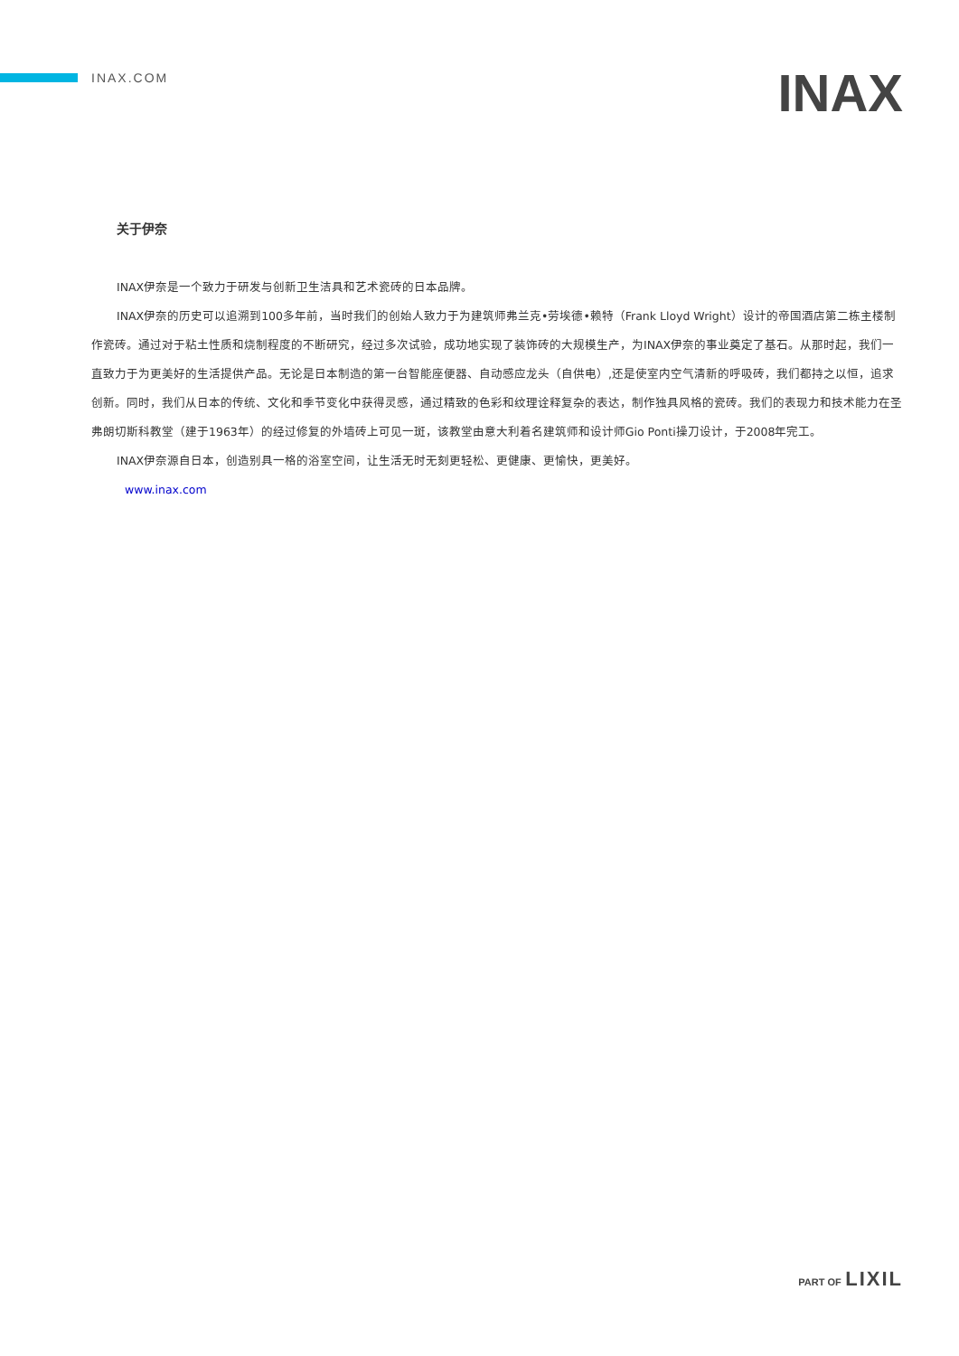INAX.COM
INAX
关于伊奈
INAX伊奈是一个致力于研发与创新卫生洁具和艺术瓷砖的日本品牌。
INAX伊奈的历史可以追溯到100多年前，当时我们的创始人致力于为建筑师弗兰克•劳埃德•赖特（Frank Lloyd Wright）设计的帝国酒店第二栋主楼制作瓷砖。通过对于粘土性质和烧制程度的不断研究，经过多次试验，成功地实现了装饰砖的大规模生产，为INAX伊奈的事业奠定了基石。从那时起，我们一直致力于为更美好的生活提供产品。无论是日本制造的第一台智能座便器、自动感应龙头（自供电）,还是使室内空气清新的呼吸砖，我们都持之以恒，追求创新。同时，我们从日本的传统、文化和季节变化中获得灵感，通过精致的色彩和纹理诠释复杂的表达，制作独具风格的瓷砖。我们的表现力和技术能力在圣弗朗切斯科教堂（建于1963年）的经过修复的外墙砖上可见一斑，该教堂由意大利着名建筑师和设计师Gio Ponti操刀设计，于2008年完工。
INAX伊奈源自日本，创造别具一格的浴室空间，让生活无时无刻更轻松、更健康、更愉快，更美好。
www.inax.com
PART OF LIXIL